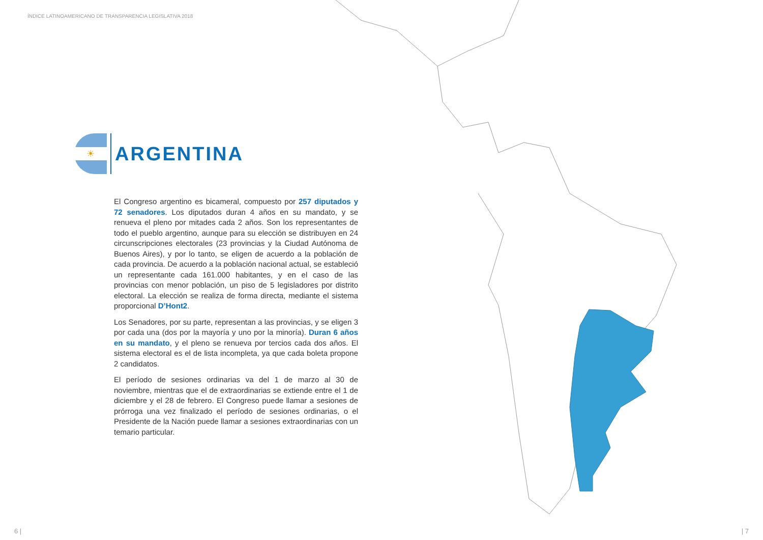ÍNDICE LATINOAMERICANO DE TRANSPARENCIA LEGISLATIVA 2018
☀
ARGENTINA
El Congreso argentino es bicameral, compuesto por 257 diputados y 72 senadores. Los diputados duran 4 años en su mandato, y se renueva el pleno por mitades cada 2 años. Son los representantes de todo el pueblo argentino, aunque para su elección se distribuyen en 24 circunscripciones electorales (23 provincias y la Ciudad Autónoma de Buenos Aires), y por lo tanto, se eligen de acuerdo a la población de cada provincia. De acuerdo a la población nacional actual, se estableció un representante cada 161.000 habitantes, y en el caso de las provincias con menor población, un piso de 5 legisladores por distrito electoral. La elección se realiza de forma directa, mediante el sistema proporcional D’Hont2.
Los Senadores, por su parte, representan a las provincias, y se eligen 3 por cada una (dos por la mayoría y uno por la minoría). Duran 6 años en su mandato, y el pleno se renueva por tercios cada dos años. El sistema electoral es el de lista incompleta, ya que cada boleta propone 2 candidatos.
El período de sesiones ordinarias va del 1 de marzo al 30 de noviembre, mientras que el de extraordinarias se extiende entre el 1 de diciembre y el 28 de febrero. El Congreso puede llamar a sesiones de prórroga una vez finalizado el período de sesiones ordinarias, o el Presidente de la Nación puede llamar a sesiones extraordinarias con un temario particular.
6 | | 7